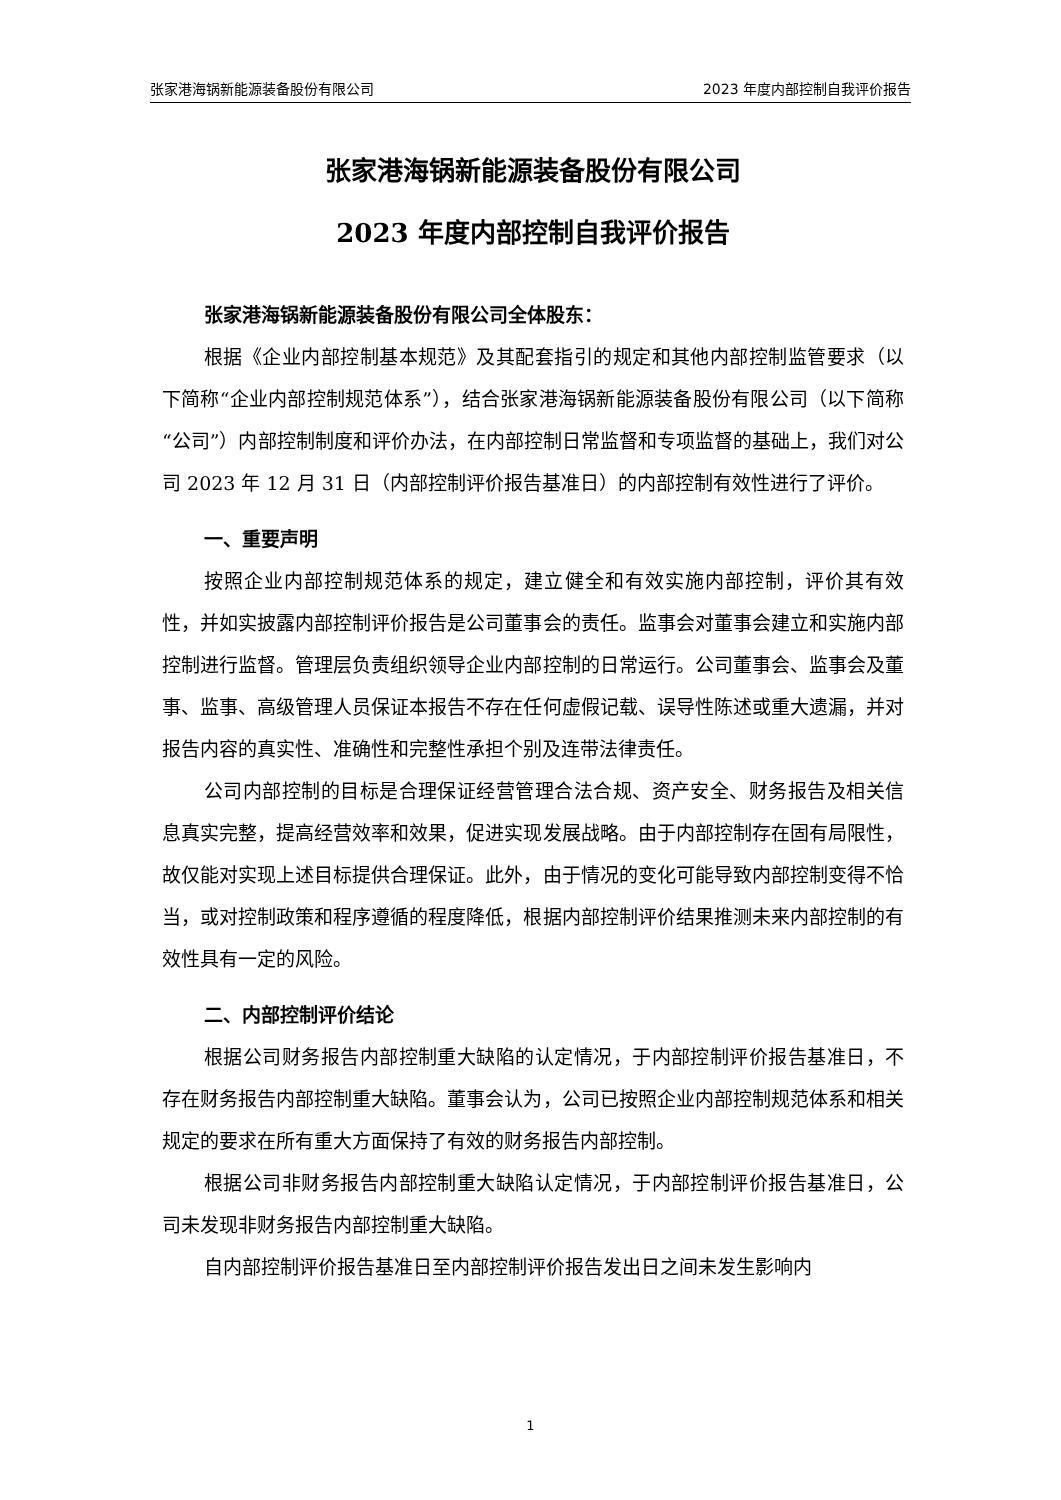张家港海锅新能源装备股份有限公司 2023 年度内部控制自我评价报告
张家港海锅新能源装备股份有限公司
2023 年度内部控制自我评价报告
张家港海锅新能源装备股份有限公司全体股东：
根据《企业内部控制基本规范》及其配套指引的规定和其他内部控制监管要求（以下简称“企业内部控制规范体系”），结合张家港海锅新能源装备股份有限公司（以下简称“公司”）内部控制制度和评价办法，在内部控制日常监督和专项监督的基础上，我们对公司 2023 年 12 月 31 日（内部控制评价报告基准日）的内部控制有效性进行了评价。
一、重要声明
按照企业内部控制规范体系的规定，建立健全和有效实施内部控制，评价其有效性，并如实披露内部控制评价报告是公司董事会的责任。监事会对董事会建立和实施内部控制进行监督。管理层负责组织领导企业内部控制的日常运行。公司董事会、监事会及董事、监事、高级管理人员保证本报告不存在任何虚假记载、误导性陈述或重大遗漏，并对报告内容的真实性、准确性和完整性承担个别及连带法律责任。
公司内部控制的目标是合理保证经营管理合法合规、资产安全、财务报告及相关信息真实完整，提高经营效率和效果，促进实现发展战略。由于内部控制存在固有局限性，故仅能对实现上述目标提供合理保证。此外，由于情况的变化可能导致内部控制变得不恰当，或对控制政策和程序遵循的程度降低，根据内部控制评价结果推测未来内部控制的有效性具有一定的风险。
二、内部控制评价结论
根据公司财务报告内部控制重大缺陷的认定情况，于内部控制评价报告基准日，不存在财务报告内部控制重大缺陷。董事会认为，公司已按照企业内部控制规范体系和相关规定的要求在所有重大方面保持了有效的财务报告内部控制。
根据公司非财务报告内部控制重大缺陷认定情况，于内部控制评价报告基准日，公司未发现非财务报告内部控制重大缺陷。
自内部控制评价报告基准日至内部控制评价报告发出日之间未发生影响内
1